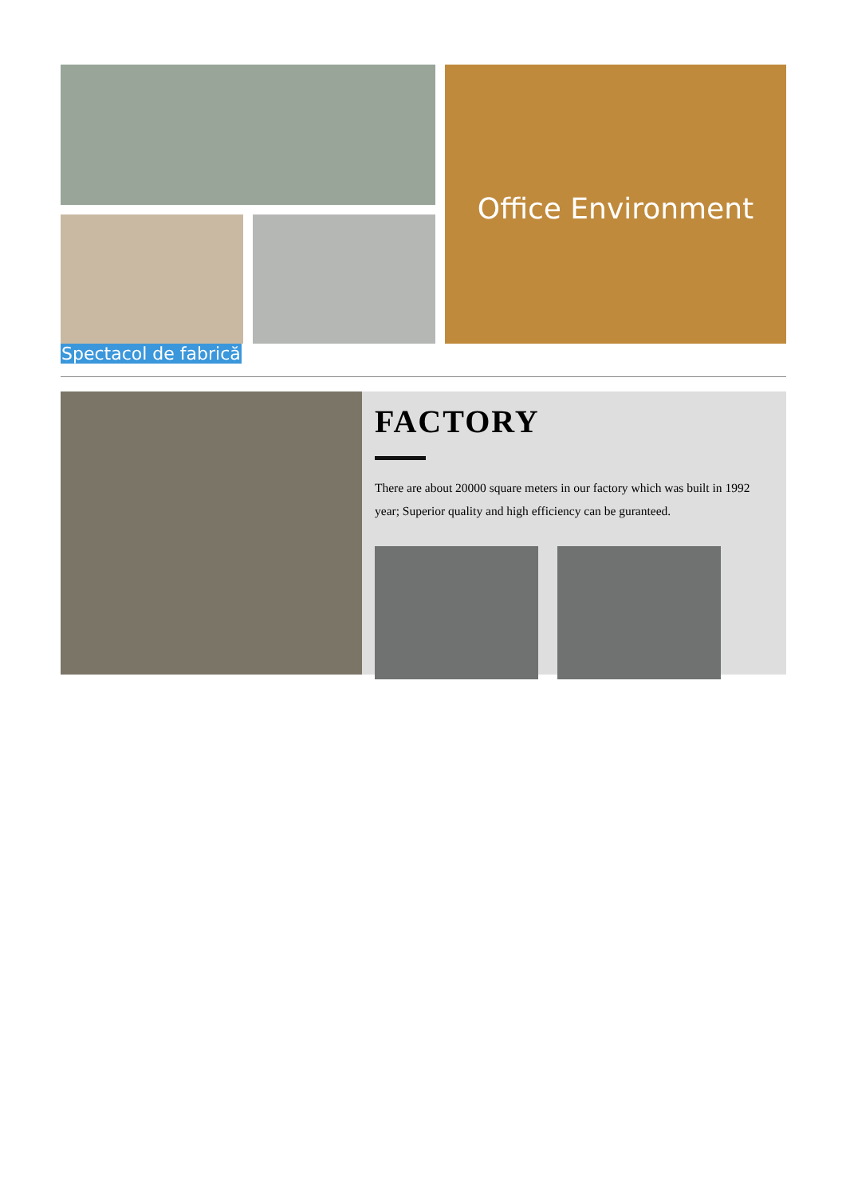Office Environment
Spectacol de fabrică
FACTORY
There are about 20000 square meters in our factory which was built in 1992 year; Superior quality and high efficiency can be guranteed.